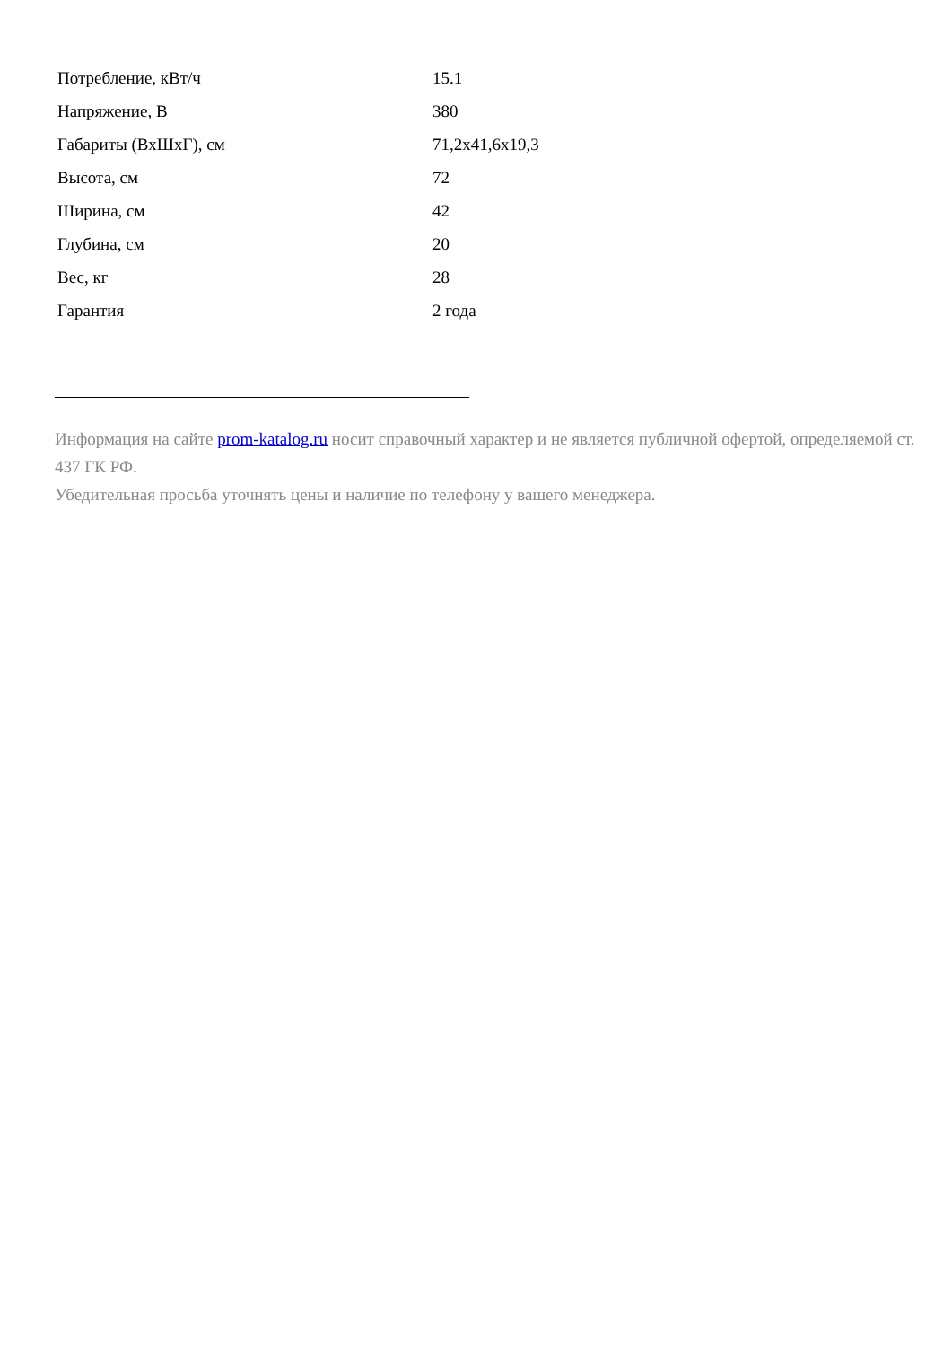| Потребление, кВт/ч | 15.1 |
| Напряжение, В | 380 |
| Габариты (ВхШхГ), см | 71,2x41,6x19,3 |
| Высота, см | 72 |
| Ширина, см | 42 |
| Глубина, см | 20 |
| Вес, кг | 28 |
| Гарантия | 2 года |
Информация на сайте prom-katalog.ru носит справочный характер и не является публичной офертой, определяемой ст. 437 ГК РФ.
Убедительная просьба уточнять цены и наличие по телефону у вашего менеджера.